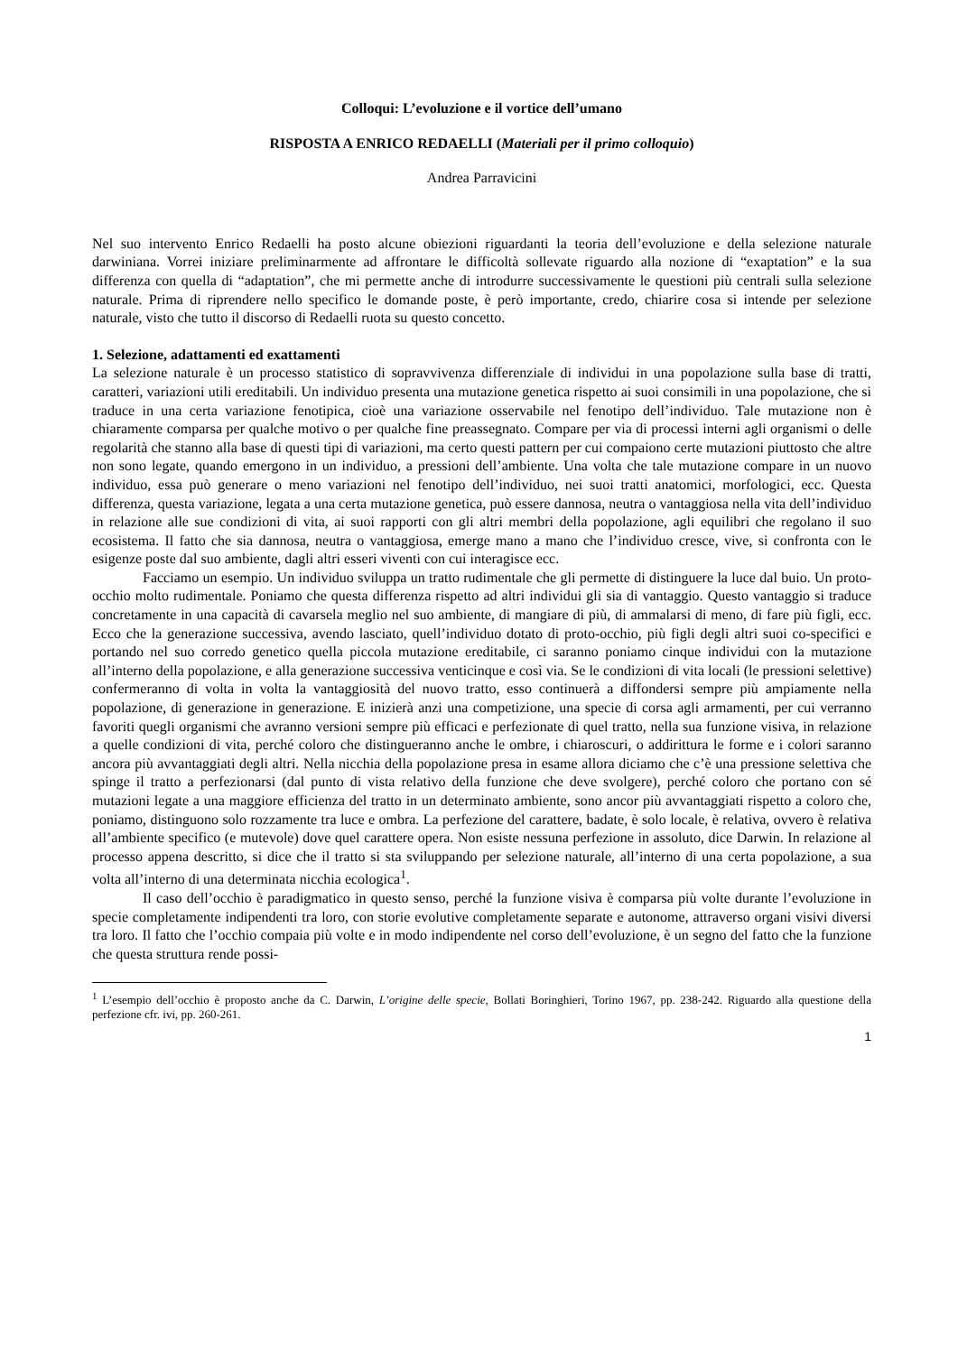Colloqui: L’evoluzione e il vortice dell’umano
RISPOSTA A ENRICO REDAELLI (Materiali per il primo colloquio)
Andrea Parravicini
Nel suo intervento Enrico Redaelli ha posto alcune obiezioni riguardanti la teoria dell’evoluzione e della selezione naturale darwiniana. Vorrei iniziare preliminarmente ad affrontare le difficoltà sollevate riguardo alla nozione di “exaptation” e la sua differenza con quella di “adaptation”, che mi permette anche di introdurre successivamente le questioni più centrali sulla selezione naturale. Prima di riprendere nello specifico le domande poste, è però importante, credo, chiarire cosa si intende per selezione naturale, visto che tutto il discorso di Redaelli ruota su questo concetto.
1. Selezione, adattamenti ed exattamenti
La selezione naturale è un processo statistico di sopravvivenza differenziale di individui in una popolazione sulla base di tratti, caratteri, variazioni utili ereditabili. Un individuo presenta una mutazione genetica rispetto ai suoi consimili in una popolazione, che si traduce in una certa variazione fenotipica, cioè una variazione osservabile nel fenotipo dell’individuo. Tale mutazione non è chiaramente comparsa per qualche motivo o per qualche fine preassegnato. Compare per via di processi interni agli organismi o delle regolarità che stanno alla base di questi tipi di variazioni, ma certo questi pattern per cui compaiono certe mutazioni piuttosto che altre non sono legate, quando emergono in un individuo, a pressioni dell’ambiente. Una volta che tale mutazione compare in un nuovo individuo, essa può generare o meno variazioni nel fenotipo dell’individuo, nei suoi tratti anatomici, morfologici, ecc. Questa differenza, questa variazione, legata a una certa mutazione genetica, può essere dannosa, neutra o vantaggiosa nella vita dell’individuo in relazione alle sue condizioni di vita, ai suoi rapporti con gli altri membri della popolazione, agli equilibri che regolano il suo ecosistema. Il fatto che sia dannosa, neutra o vantaggiosa, emerge mano a mano che l’individuo cresce, vive, si confronta con le esigenze poste dal suo ambiente, dagli altri esseri viventi con cui interagisce ecc.
Facciamo un esempio. Un individuo sviluppa un tratto rudimentale che gli permette di distinguere la luce dal buio. Un proto-occhio molto rudimentale. Poniamo che questa differenza rispetto ad altri individui gli sia di vantaggio. Questo vantaggio si traduce concretamente in una capacità di cavarsela meglio nel suo ambiente, di mangiare di più, di ammalarsi di meno, di fare più figli, ecc. Ecco che la generazione successiva, avendo lasciato, quell’individuo dotato di proto-occhio, più figli degli altri suoi co-specifici e portando nel suo corredo genetico quella piccola mutazione ereditabile, ci saranno poniamo cinque individui con la mutazione all’interno della popolazione, e alla generazione successiva venticinque e così via. Se le condizioni di vita locali (le pressioni selettive) confermeranno di volta in volta la vantaggiosità del nuovo tratto, esso continuerà a diffondersi sempre più ampiamente nella popolazione, di generazione in generazione. E inizierà anzi una competizione, una specie di corsa agli armamenti, per cui verranno favoriti quegli organismi che avranno versioni sempre più efficaci e perfezionate di quel tratto, nella sua funzione visiva, in relazione a quelle condizioni di vita, perché coloro che distingueranno anche le ombre, i chiaroscuri, o addirittura le forme e i colori saranno ancora più avvantaggiati degli altri. Nella nicchia della popolazione presa in esame allora diciamo che c’è una pressione selettiva che spinge il tratto a perfezionarsi (dal punto di vista relativo della funzione che deve svolgere), perché coloro che portano con sé mutazioni legate a una maggiore efficienza del tratto in un determinato ambiente, sono ancor più avvantaggiati rispetto a coloro che, poniamo, distinguono solo rozzamente tra luce e ombra. La perfezione del carattere, badate, è solo locale, è relativa, ovvero è relativa all’ambiente specifico (e mutevole) dove quel carattere opera. Non esiste nessuna perfezione in assoluto, dice Darwin. In relazione al processo appena descritto, si dice che il tratto si sta sviluppando per selezione naturale, all’interno di una certa popolazione, a sua volta all’interno di una determinata nicchia ecologica<sup>1</sup>.
Il caso dell’occhio è paradigmatico in questo senso, perché la funzione visiva è comparsa più volte durante l’evoluzione in specie completamente indipendenti tra loro, con storie evolutive completamente separate e autonome, attraverso organi visivi diversi tra loro. Il fatto che l’occhio compaia più volte e in modo indipendente nel corso dell’evoluzione, è un segno del fatto che la funzione che questa struttura rende possi-
<sup>1</sup> L’esempio dell’occhio è proposto anche da C. Darwin, L’origine delle specie, Bollati Boringhieri, Torino 1967, pp. 238-242. Riguardo alla questione della perfezione cfr. ivi, pp. 260-261.
1